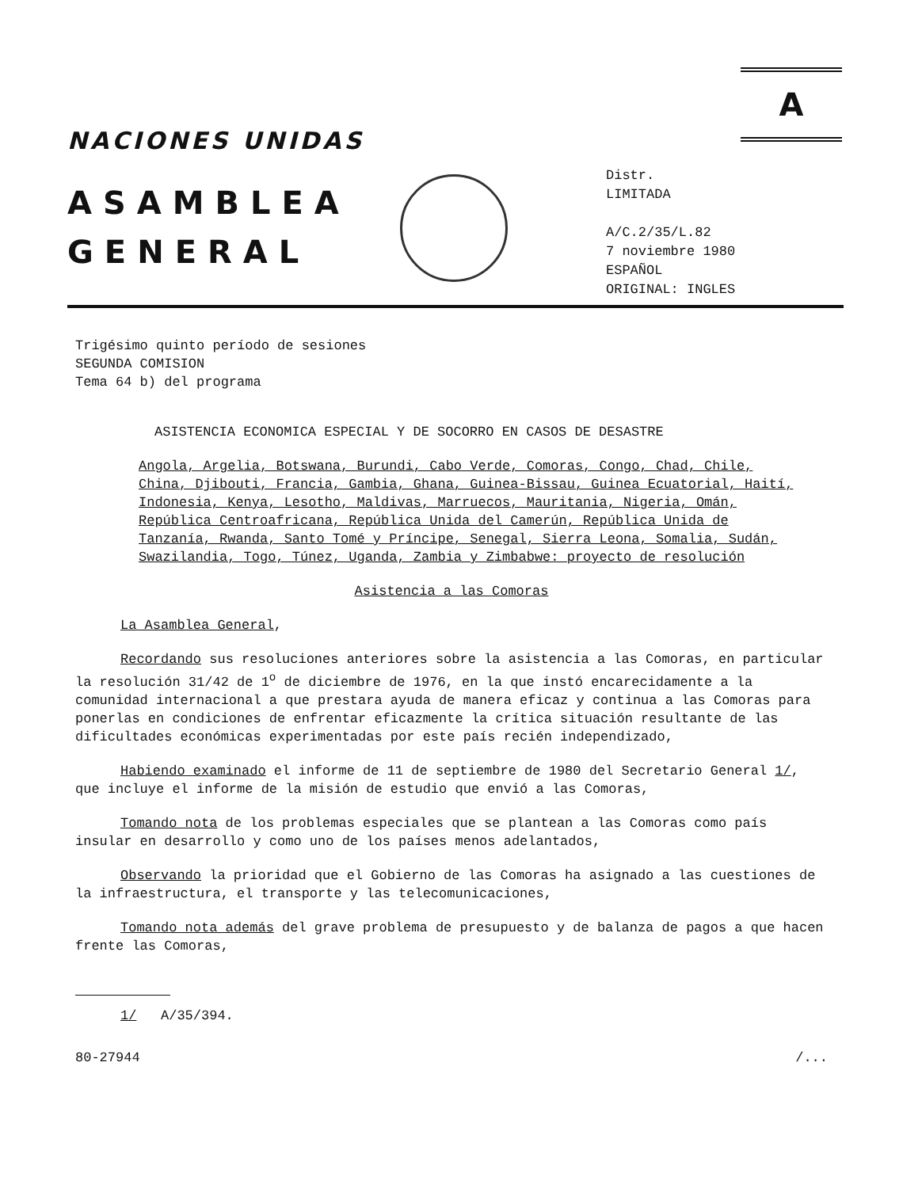A
NACIONES UNIDAS
ASAMBLEA
GENERAL
Distr.
LIMITADA
A/C.2/35/L.82
7 noviembre 1980
ESPAÑOL
ORIGINAL: INGLES
Trigésimo quinto período de sesiones
SEGUNDA COMISION
Tema 64 b) del programa
ASISTENCIA ECONOMICA ESPECIAL Y DE SOCORRO EN CASOS DE DESASTRE
Angola, Argelia, Botswana, Burundi, Cabo Verde, Comoras, Congo, Chad, Chile, China, Djibouti, Francia, Gambia, Ghana, Guinea-Bissau, Guinea Ecuatorial, Haití, Indonesia, Kenya, Lesotho, Maldivas, Marruecos, Mauritania, Nigeria, Omán, República Centroafricana, República Unida del Camerún, República Unida de Tanzanía, Rwanda, Santo Tomé y Príncipe, Senegal, Sierra Leona, Somalia, Sudán, Swazilandia, Togo, Túnez, Uganda, Zambia y Zimbabwe: proyecto de resolución
Asistencia a las Comoras
La Asamblea General,
Recordando sus resoluciones anteriores sobre la asistencia a las Comoras, en particular la resolución 31/42 de 1<sup>o</sup> de diciembre de 1976, en la que instó encarecidamente a la comunidad internacional a que prestara ayuda de manera eficaz y continua a las Comoras para ponerlas en condiciones de enfrentar eficazmente la crítica situación resultante de las dificultades económicas experimentadas por este país recién independizado,
Habiendo examinado el informe de 11 de septiembre de 1980 del Secretario General 1/, que incluye el informe de la misión de estudio que envió a las Comoras,
Tomando nota de los problemas especiales que se plantean a las Comoras como país insular en desarrollo y como uno de los países menos adelantados,
Observando la prioridad que el Gobierno de las Comoras ha asignado a las cuestiones de la infraestructura, el transporte y las telecomunicaciones,
Tomando nota además del grave problema de presupuesto y de balanza de pagos a que hacen frente las Comoras,
1/ A/35/394.
80-27944 /...